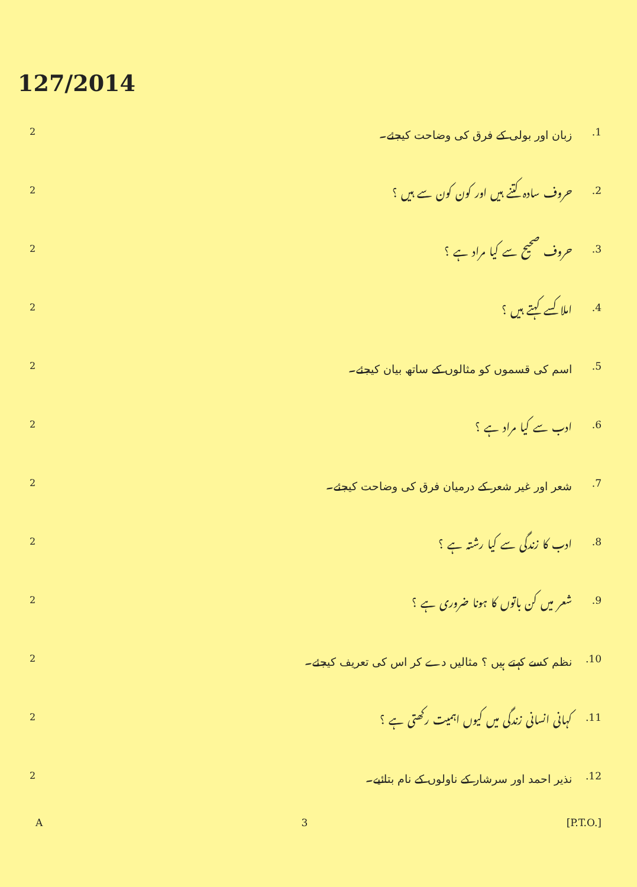127/2014
2 زبان اور بولی کے فرق کی وضاحت کیجئے۔.1
2 حروف سادہ کتنے ہیں اور کون کون سے ہیں ؟.2
2 حروف صحیح سے کیا مراد ہے ؟.3
2 املا کسے کہتے ہیں ؟.4
2 اسم کی قسموں کو مثالوں کے ساتھ بیان کیجئے۔.5
2 ادب سے کیا مراد ہے ؟.6
2 شعر اور غیر شعر کے درمیان فرق کی وضاحت کیجئے۔.7
2 ادب کا زندگی سے کیا رشتہ ہے ؟.8
2 شعر میں کن باتوں کا ہونا ضروری ہے ؟.9
2 نظم کسے کہتے ہیں ؟ مثالیں دے کر اس کی تعریف کیجئے۔.10
2 کہانی انسانی زندگی میں کیوں اہمیت رکھتی ہے ؟.11
2 نذیر احمد اور سرشار کے ناولوں کے نام بتائیے۔.12
A 3 [P.T.O.]